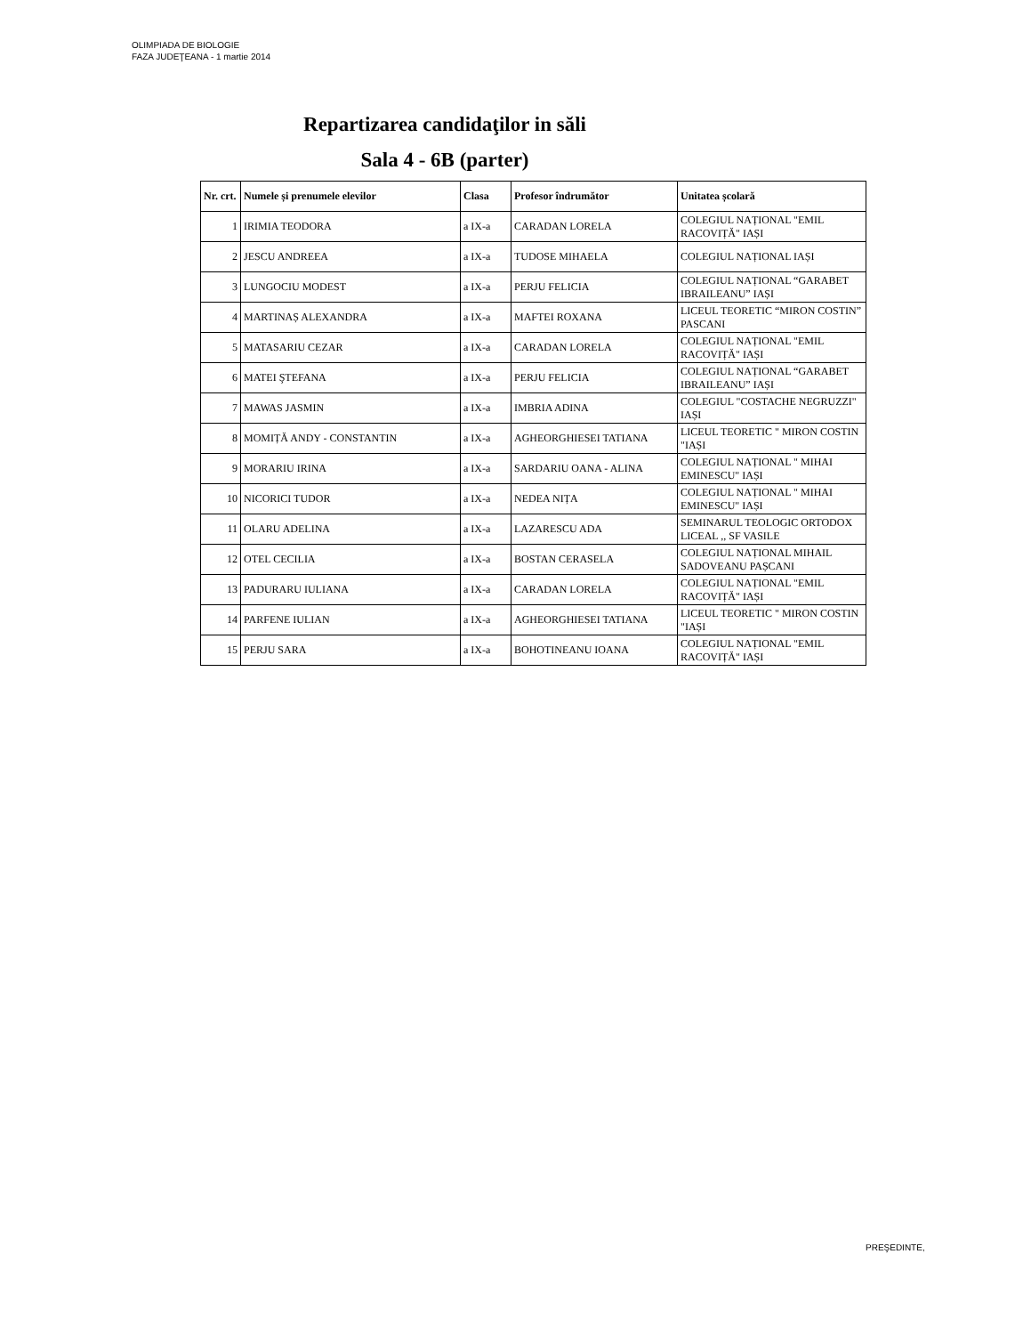OLIMPIADA DE BIOLOGIE
FAZA JUDEŢEANA - 1 martie 2014
Repartizarea candidaţilor in săli
Sala 4 - 6B (parter)
| Nr. crt. | Numele și prenumele elevilor | Clasa | Profesor îndrumător | Unitatea școlară |
| --- | --- | --- | --- | --- |
| 1 | IRIMIA TEODORA | a IX-a | CARADAN LORELA | COLEGIUL NAȚIONAL "EMIL RACOVIȚĂ" IAȘI |
| 2 | JESCU ANDREEA | a IX-a | TUDOSE MIHAELA | COLEGIUL NAȚIONAL IAȘI |
| 3 | LUNGOCIU MODEST | a IX-a | PERJU FELICIA | COLEGIUL NAȚIONAL “GARABET IBRAILEANU” IAȘI |
| 4 | MARTINAȘ ALEXANDRA | a IX-a | MAFTEI ROXANA | LICEUL TEORETIC “MIRON COSTIN” PASCANI |
| 5 | MATASARIU CEZAR | a IX-a | CARADAN LORELA | COLEGIUL NAȚIONAL "EMIL RACOVIȚĂ" IAȘI |
| 6 | MATEI ŞTEFANA | a IX-a | PERJU FELICIA | COLEGIUL NAȚIONAL “GARABET IBRAILEANU” IAȘI |
| 7 | MAWAS JASMIN | a IX-a | IMBRIA ADINA | COLEGIUL "COSTACHE NEGRUZZI" IAȘI |
| 8 | MOMIȚĂ ANDY - CONSTANTIN | a IX-a | AGHEORGHIESEI TATIANA | LICEUL TEORETIC " MIRON COSTIN "IAȘI |
| 9 | MORARIU IRINA | a IX-a | SARDARIU OANA - ALINA | COLEGIUL NAȚIONAL " MIHAI EMINESCU" IAȘI |
| 10 | NICORICI TUDOR | a IX-a | NEDEA NIȚA | COLEGIUL NAȚIONAL " MIHAI EMINESCU" IAȘI |
| 11 | OLARU ADELINA | a IX-a | LAZARESCU ADA | SEMINARUL TEOLOGIC ORTODOX LICEAL ,, SF VASILE |
| 12 | OTEL CECILIA | a IX-a | BOSTAN CERASELA | COLEGIUL NAȚIONAL MIHAIL SADOVEANU PAȘCANI |
| 13 | PADURARU IULIANA | a IX-a | CARADAN LORELA | COLEGIUL NAȚIONAL "EMIL RACOVIȚĂ" IAȘI |
| 14 | PARFENE IULIAN | a IX-a | AGHEORGHIESEI TATIANA | LICEUL TEORETIC " MIRON COSTIN "IAȘI |
| 15 | PERJU SARA | a IX-a | BOHOTINEANU IOANA | COLEGIUL NAȚIONAL "EMIL RACOVIȚĂ" IAȘI |
PREŞEDINTE,